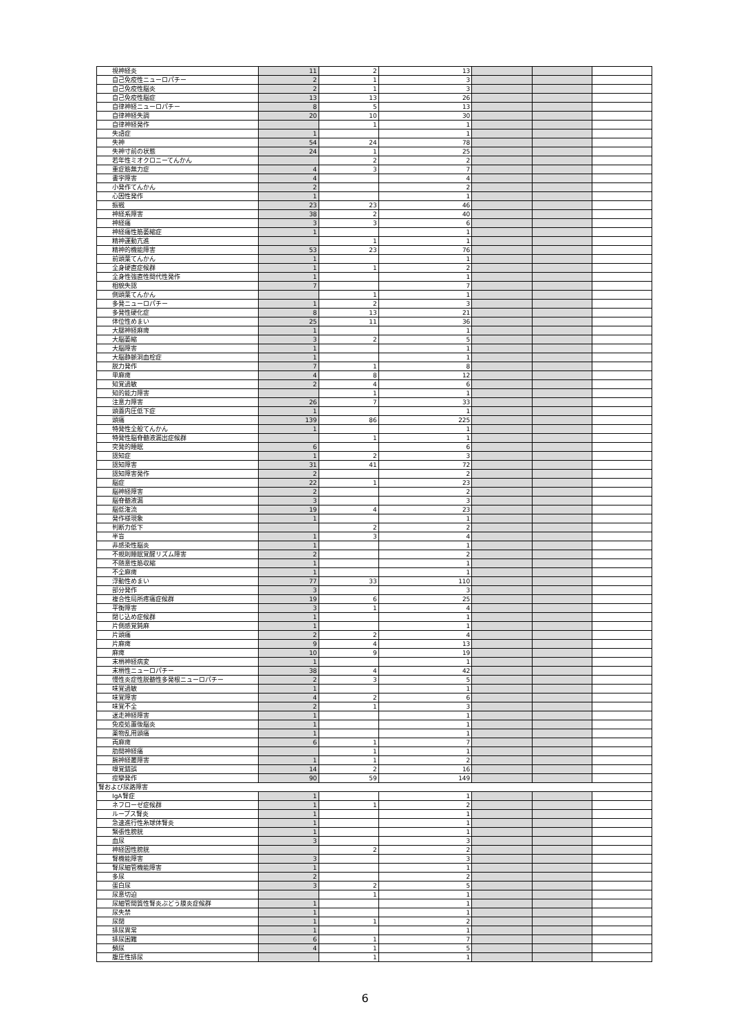| 視神経炎 | 11 | 2 | 13 | | | |
| 自己免疫性ニューロパチー | 2 | 1 | 3 | | | |
| 自己免疫性脳炎 | 2 | 1 | 3 | | | |
| 自己免疫性脳症 | 13 | 13 | 26 | | | |
| 自律神経ニューロパチー | 8 | 5 | 13 | | | |
| 自律神経失調 | 20 | 10 | 30 | | | |
| 自律神経発作 | | 1 | 1 | | | |
| 失語症 | 1 | | 1 | | | |
| 失神 | 54 | 24 | 78 | | | |
| 失神寸前の状態 | 24 | 1 | 25 | | | |
| 若年性ミオクロニーてんかん | | 2 | 2 | | | |
| 重症筋無力症 | 4 | 3 | 7 | | | |
| 書字障害 | 4 | | 4 | | | |
| 小発作てんかん | 2 | | 2 | | | |
| 心因性発作 | 1 | | 1 | | | |
| 振戦 | 23 | 23 | 46 | | | |
| 神経系障害 | 38 | 2 | 40 | | | |
| 神経痛 | 3 | 3 | 6 | | | |
| 神経痛性筋萎縮症 | 1 | | 1 | | | |
| 精神運動亢進 | | 1 | 1 | | | |
| 精神的機能障害 | 53 | 23 | 76 | | | |
| 前頭葉てんかん | 1 | | 1 | | | |
| 全身硬直症候群 | 1 | 1 | 2 | | | |
| 全身性強直性間代性発作 | 1 | | 1 | | | |
| 相貌失認 | 7 | | 7 | | | |
| 側頭葉てんかん | | 1 | 1 | | | |
| 多発ニューロパチー | 1 | 2 | 3 | | | |
| 多発性硬化症 | 8 | 13 | 21 | | | |
| 体位性めまい | 25 | 11 | 36 | | | |
| 大腿神経麻痺 | 1 | | 1 | | | |
| 大脳萎縮 | 3 | 2 | 5 | | | |
| 大脳障害 | 1 | | 1 | | | |
| 大脳静脈洞血栓症 | 1 | | 1 | | | |
| 脱力発作 | 7 | 1 | 8 | | | |
| 単麻痺 | 4 | 8 | 12 | | | |
| 知覚過敏 | 2 | 4 | 6 | | | |
| 知的能力障害 | | 1 | 1 | | | |
| 注意力障害 | 26 | 7 | 33 | | | |
| 頭蓋内圧低下症 | 1 | | 1 | | | |
| 頭痛 | 139 | 86 | 225 | | | |
| 特発性全般てんかん | 1 | | 1 | | | |
| 特発性脳脊髄液漏出症候群 | | 1 | 1 | | | |
| 突発的睡眠 | 6 | | 6 | | | |
| 認知症 | 1 | 2 | 3 | | | |
| 認知障害 | 31 | 41 | 72 | | | |
| 認知障害発作 | 2 | | 2 | | | |
| 脳症 | 22 | 1 | 23 | | | |
| 脳神経障害 | 2 | | 2 | | | |
| 脳脊髄液漏 | 3 | | 3 | | | |
| 脳低潅流 | 19 | 4 | 23 | | | |
| 発作様現象 | 1 | | 1 | | | |
| 判断力低下 | | 2 | 2 | | | |
| 半盲 | 1 | 3 | 4 | | | |
| 非感染性脳炎 | 1 | | 1 | | | |
| 不規則睡眠覚醒リズム障害 | 2 | | 2 | | | |
| 不随意性筋収縮 | 1 | | 1 | | | |
| 不全麻痺 | 1 | | 1 | | | |
| 浮動性めまい | 77 | 33 | 110 | | | |
| 部分発作 | 3 | | 3 | | | |
| 複合性局所疼痛症候群 | 19 | 6 | 25 | | | |
| 平衡障害 | 3 | 1 | 4 | | | |
| 閉じ込め症候群 | 1 | | 1 | | | |
| 片側感覚鈍麻 | 1 | | 1 | | | |
| 片頭痛 | 2 | 2 | 4 | | | |
| 片麻痺 | 9 | 4 | 13 | | | |
| 麻痺 | 10 | 9 | 19 | | | |
| 末梢神経病変 | 1 | | 1 | | | |
| 末梢性ニューロパチー | 38 | 4 | 42 | | | |
| 慢性炎症性脱髄性多発根ニューロパチー | 2 | 3 | 5 | | | |
| 味覚過敏 | 1 | | 1 | | | |
| 味覚障害 | 4 | 2 | 6 | | | |
| 味覚不全 | 2 | 1 | 3 | | | |
| 迷走神経障害 | 1 | | 1 | | | |
| 免疫処置後脳炎 | 1 | | 1 | | | |
| 薬物乱用頭痛 | 1 | | 1 | | | |
| 両麻痺 | 6 | 1 | 7 | | | |
| 肋間神経痛 | | 1 | 1 | | | |
| 腕神経叢障害 | 1 | 1 | 2 | | | |
| 嗅覚錯誤 | 14 | 2 | 16 | | | |
| 痙攣発作 | 90 | 59 | 149 | | | |
| 腎および尿路障害 | | | | | | |
| IgA腎症 | 1 | | 1 | | | |
| ネフローゼ症候群 | 1 | 1 | 2 | | | |
| ループス腎炎 | 1 | | 1 | | | |
| 急速進行性糸球体腎炎 | 1 | | 1 | | | |
| 緊張性膀胱 | 1 | | 1 | | | |
| 血尿 | 3 | | 3 | | | |
| 神経因性膀胱 | | 2 | 2 | | | |
| 腎機能障害 | 3 | | 3 | | | |
| 腎尿細管機能障害 | 1 | | 1 | | | |
| 多尿 | 2 | | 2 | | | |
| 蛋白尿 | 3 | 2 | 5 | | | |
| 尿意切迫 | | 1 | 1 | | | |
| 尿細管間質性腎炎ぶどう膜炎症候群 | 1 | | 1 | | | |
| 尿失禁 | 1 | | 1 | | | |
| 尿閉 | 1 | 1 | 2 | | | |
| 排尿異常 | 1 | | 1 | | | |
| 排尿困難 | 6 | 1 | 7 | | | |
| 頻尿 | 4 | 1 | 5 | | | |
| 腹圧性排尿 | | 1 | 1 | | | |
6